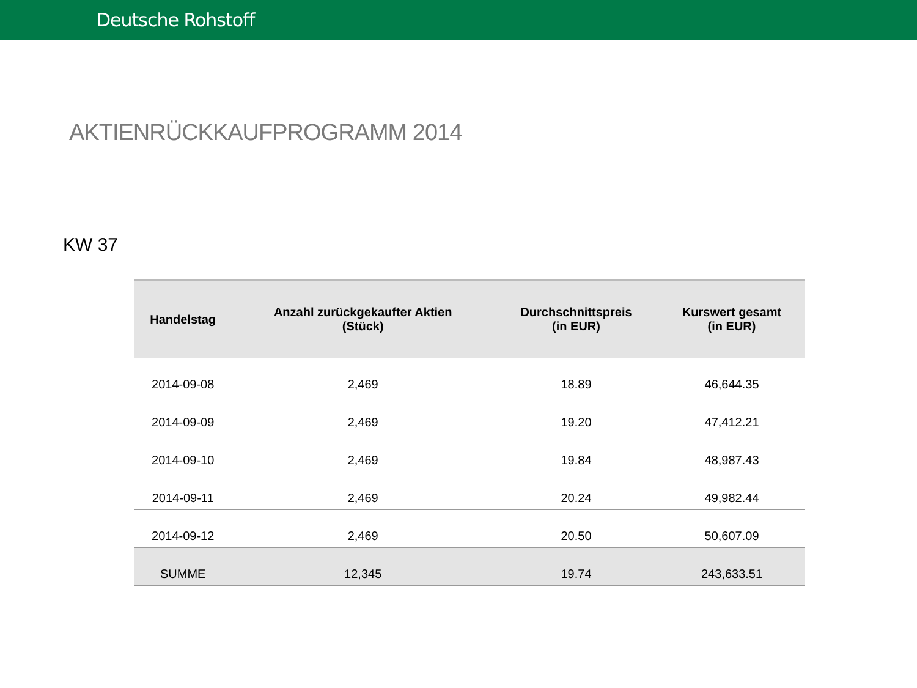Deutsche Rohstoff
AKTIENRÜCKKAUFPROGRAMM 2014
KW 37
| Handelstag | Anzahl zurückgekaufter Aktien (Stück) | Durchschnittspreis (in EUR) | Kurswert gesamt (in EUR) |
| --- | --- | --- | --- |
| 2014-09-08 | 2,469 | 18.89 | 46,644.35 |
| 2014-09-09 | 2,469 | 19.20 | 47,412.21 |
| 2014-09-10 | 2,469 | 19.84 | 48,987.43 |
| 2014-09-11 | 2,469 | 20.24 | 49,982.44 |
| 2014-09-12 | 2,469 | 20.50 | 50,607.09 |
| SUMME | 12,345 | 19.74 | 243,633.51 |